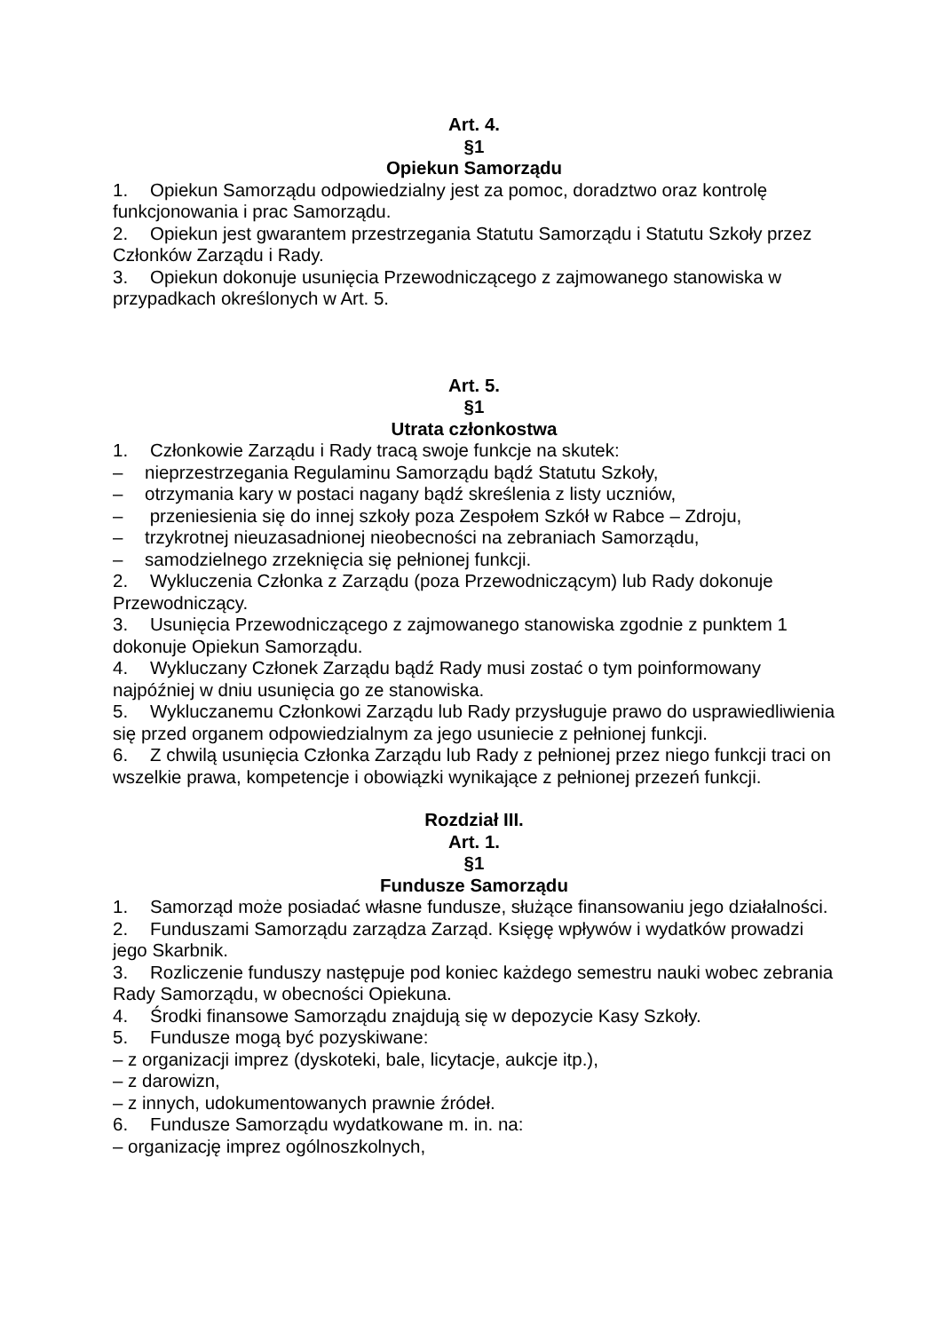Art. 4.
§1
Opiekun Samorządu
1. Opiekun Samorządu odpowiedzialny jest za pomoc, doradztwo oraz kontrolę funkcjonowania i prac Samorządu.
2. Opiekun jest gwarantem przestrzegania Statutu Samorządu i Statutu Szkoły przez Członków Zarządu i Rady.
3. Opiekun dokonuje usunięcia Przewodniczącego z zajmowanego stanowiska w przypadkach określonych w Art. 5.
Art. 5.
§1
Utrata członkostwa
1. Członkowie Zarządu i Rady tracą swoje funkcje na skutek:
– nieprzestrzegania Regulaminu Samorządu bądź Statutu Szkoły,
– otrzymania kary w postaci nagany bądź skreślenia z listy uczniów,
– przeniesienia się do innej szkoły poza Zespołem Szkół w Rabce – Zdroju,
– trzykrotnej nieuzasadnionej nieobecności na zebraniach Samorządu,
– samodzielnego zrzeknięcia się pełnionej funkcji.
2. Wykluczenia Członka z Zarządu (poza Przewodniczącym) lub Rady dokonuje Przewodniczący.
3. Usunięcia Przewodniczącego z zajmowanego stanowiska zgodnie z punktem 1 dokonuje Opiekun Samorządu.
4. Wykluczany Członek Zarządu bądź Rady musi zostać o tym poinformowany najpóźniej w dniu usunięcia go ze stanowiska.
5. Wykluczanemu Członkowi Zarządu lub Rady przysługuje prawo do usprawiedliwienia się przed organem odpowiedzialnym za jego usuniecie z pełnionej funkcji.
6. Z chwilą usunięcia Członka Zarządu lub Rady z pełnionej przez niego funkcji traci on wszelkie prawa, kompetencje i obowiązki wynikające z pełnionej przezeń funkcji.
Rozdział III.
Art. 1.
§1
Fundusze Samorządu
1. Samorząd może posiadać własne fundusze, służące finansowaniu jego działalności.
2. Funduszami Samorządu zarządza Zarząd. Księgę wpływów i wydatków prowadzi jego Skarbnik.
3. Rozliczenie funduszy następuje pod koniec każdego semestru nauki wobec zebrania Rady Samorządu, w obecności Opiekuna.
4. Środki finansowe Samorządu znajdują się w depozycie Kasy Szkoły.
5. Fundusze mogą być pozyskiwane:
– z organizacji imprez (dyskoteki, bale, licytacje, aukcje itp.),
– z darowizn,
– z innych, udokumentowanych prawnie źródeł.
6. Fundusze Samorządu wydatkowane m. in. na:
– organizację imprez ogólnoszkolnych,